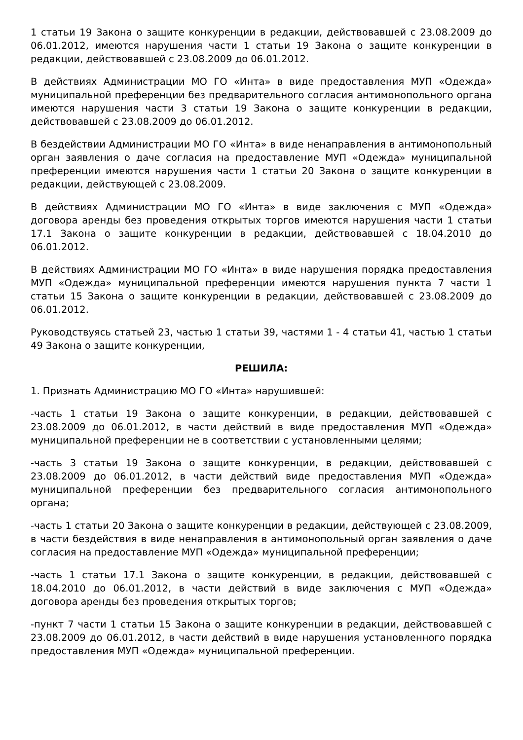1 статьи 19 Закона о защите конкуренции в редакции, действовавшей с 23.08.2009 до 06.01.2012, имеются нарушения части 1 статьи 19 Закона о защите конкуренции в редакции, действовавшей с 23.08.2009 до 06.01.2012.
В действиях Администрации МО ГО «Инта» в виде предоставления МУП «Одежда» муниципальной преференции без предварительного согласия антимонопольного органа имеются нарушения части 3 статьи 19 Закона о защите конкуренции в редакции, действовавшей с 23.08.2009 до 06.01.2012.
В бездействии Администрации МО ГО «Инта» в виде ненаправления в антимонопольный орган заявления о даче согласия на предоставление МУП «Одежда» муниципальной преференции имеются нарушения части 1 статьи 20 Закона о защите конкуренции в редакции, действующей с 23.08.2009.
В действиях Администрации МО ГО «Инта» в виде заключения с МУП «Одежда» договора аренды без проведения открытых торгов имеются нарушения части 1 статьи 17.1 Закона о защите конкуренции в редакции, действовавшей с 18.04.2010 до 06.01.2012.
В действиях Администрации МО ГО «Инта» в виде нарушения порядка предоставления МУП «Одежда» муниципальной преференции имеются нарушения пункта 7 части 1 статьи 15 Закона о защите конкуренции в редакции, действовавшей с 23.08.2009 до 06.01.2012.
Руководствуясь статьей 23, частью 1 статьи 39, частями 1 - 4 статьи 41, частью 1 статьи 49 Закона о защите конкуренции,
РЕШИЛА:
1. Признать Администрацию МО ГО «Инта» нарушившей:
-часть 1 статьи 19 Закона о защите конкуренции, в редакции, действовавшей с 23.08.2009 до 06.01.2012, в части действий в виде предоставления МУП «Одежда» муниципальной преференции не в соответствии с установленными целями;
-часть 3 статьи 19 Закона о защите конкуренции, в редакции, действовавшей с 23.08.2009 до 06.01.2012, в части действий виде предоставления МУП «Одежда» муниципальной преференции без предварительного согласия антимонопольного органа;
-часть 1 статьи 20 Закона о защите конкуренции в редакции, действующей с 23.08.2009, в части бездействия в виде ненаправления в антимонопольный орган заявления о даче согласия на предоставление МУП «Одежда» муниципальной преференции;
-часть 1 статьи 17.1 Закона о защите конкуренции, в редакции, действовавшей с 18.04.2010 до 06.01.2012, в части действий в виде заключения с МУП «Одежда» договора аренды без проведения открытых торгов;
-пункт 7 части 1 статьи 15 Закона о защите конкуренции в редакции, действовавшей с 23.08.2009 до 06.01.2012, в части действий в виде нарушения установленного порядка предоставления МУП «Одежда» муниципальной преференции.